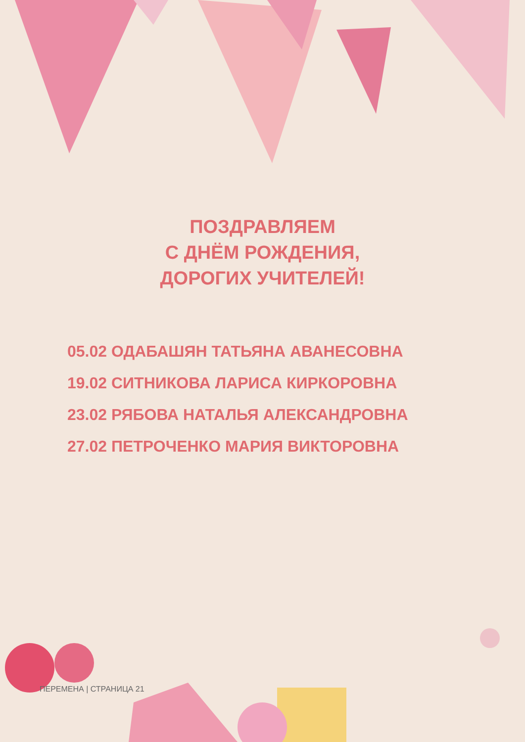ПОЗДРАВЛЯЕМ
С ДНЁМ РОЖДЕНИЯ,
ДОРОГИХ УЧИТЕЛЕЙ!
05.02 ОДАБАШЯН ТАТЬЯНА АВАНЕСОВНА
19.02 СИТНИКОВА ЛАРИСА КИРКОРОВНА
23.02 РЯБОВА НАТАЛЬЯ АЛЕКСАНДРОВНА
27.02 ПЕТРОЧЕНКО МАРИЯ ВИКТОРОВНА
ПЕРЕМЕНА | СТРАНИЦА 21